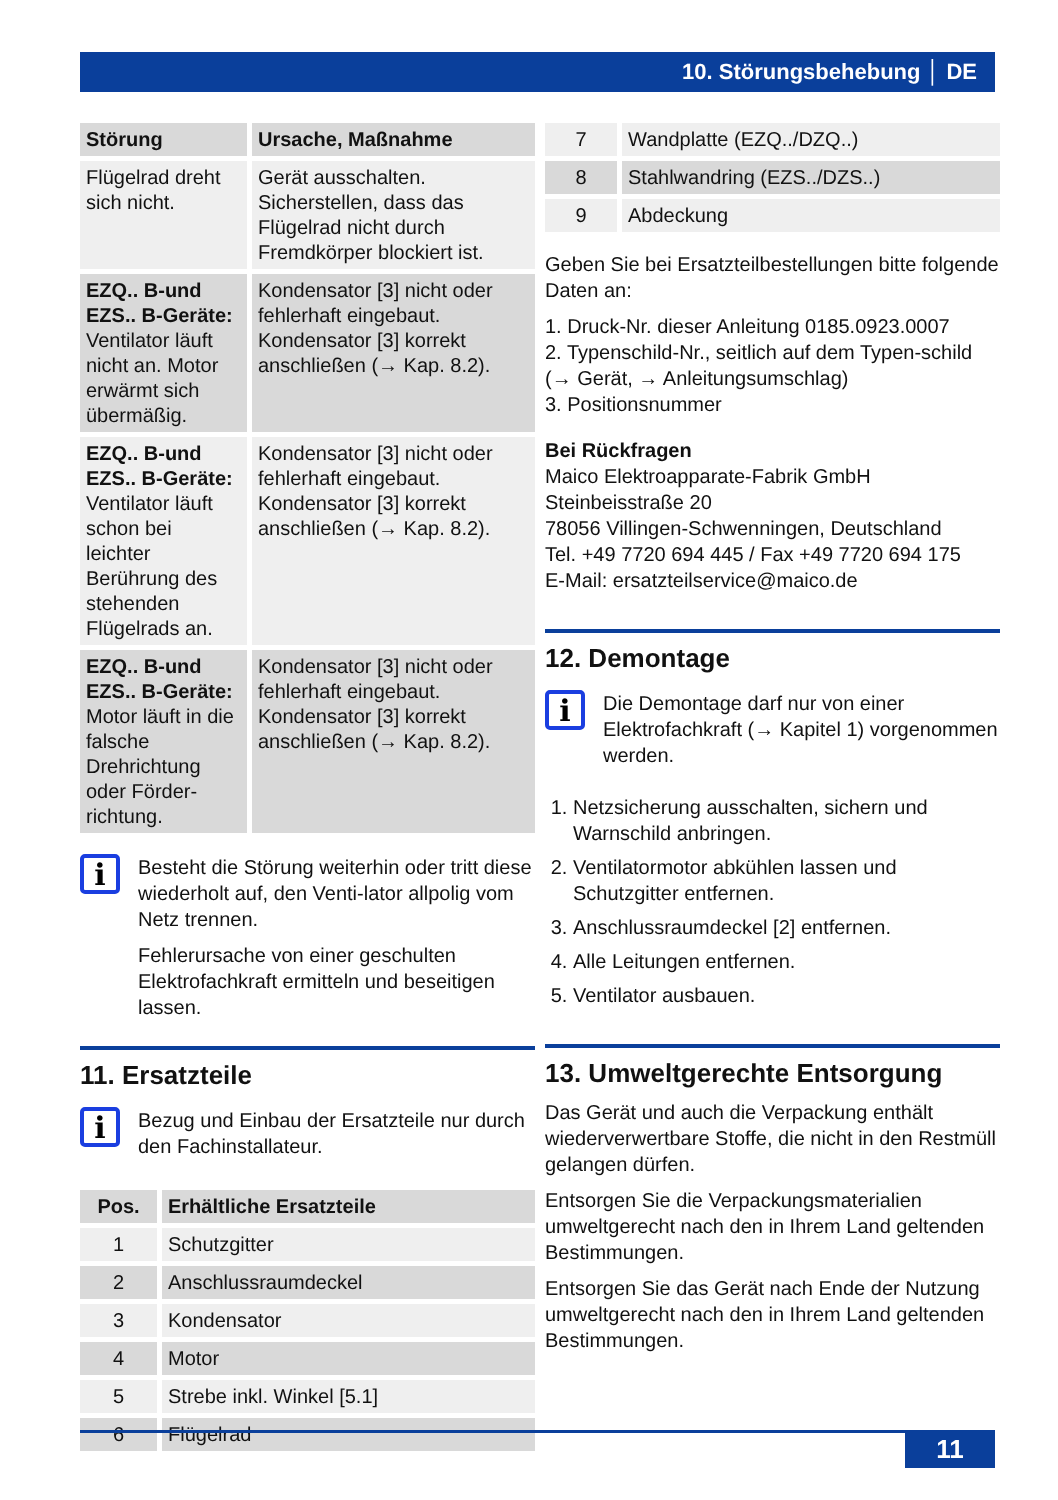10. Störungsbehebung │ DE
| Störung | Ursache, Maßnahme |
| --- | --- |
| Flügelrad dreht sich nicht. | Gerät ausschalten. Sicherstellen, dass das Flügelrad nicht durch Fremdkörper blockiert ist. |
| EZQ.. B-und EZS.. B-Geräte: Ventilator läuft nicht an. Motor erwärmt sich übermäßig. | Kondensator [3] nicht oder fehlerhaft eingebaut. Kondensator [3] korrekt anschließen (→ Kap. 8.2). |
| EZQ.. B-und EZS.. B-Geräte: Ventilator läuft schon bei leichter Berührung des stehenden Flügelrads an. | Kondensator [3] nicht oder fehlerhaft eingebaut. Kondensator [3] korrekt anschließen (→ Kap. 8.2). |
| EZQ.. B-und EZS.. B-Geräte: Motor läuft in die falsche Drehrichtung oder Förder-richtung. | Kondensator [3] nicht oder fehlerhaft eingebaut. Kondensator [3] korrekt anschließen (→ Kap. 8.2). |
i
Besteht die Störung weiterhin oder tritt diese wiederholt auf, den Venti-lator allpolig vom Netz trennen.
Fehlerursache von einer geschulten Elektrofachkraft ermitteln und beseitigen lassen.
11. Ersatzteile
i
Bezug und Einbau der Ersatzteile nur durch den Fachinstallateur.
| Pos. | Erhältliche Ersatzteile |
| --- | --- |
| 1 | Schutzgitter |
| 2 | Anschlussraumdeckel |
| 3 | Kondensator |
| 4 | Motor |
| 5 | Strebe inkl. Winkel [5.1] |
| 6 | Flügelrad |
| 7 | Wandplatte (EZQ../DZQ..) |
| 8 | Stahlwandring (EZS../DZS..) |
| 9 | Abdeckung |
Geben Sie bei Ersatzteilbestellungen bitte folgende Daten an:
1. Druck-Nr. dieser Anleitung 0185.0923.0007
2. Typenschild-Nr., seitlich auf dem Typen-schild (→ Gerät, → Anleitungsumschlag)
3. Positionsnummer
Bei Rückfragen
Maico Elektroapparate-Fabrik GmbH
Steinbeisstraße 20
78056 Villingen-Schwenningen, Deutschland
Tel. +49 7720 694 445 / Fax +49 7720 694 175
E-Mail: ersatzteilservice@maico.de
12. Demontage
i
Die Demontage darf nur von einer Elektrofachkraft (→ Kapitel 1) vorgenommen werden.
1. Netzsicherung ausschalten, sichern und Warnschild anbringen.
2. Ventilatormotor abkühlen lassen und Schutzgitter entfernen.
3. Anschlussraumdeckel [2] entfernen.
4. Alle Leitungen entfernen.
5. Ventilator ausbauen.
13. Umweltgerechte Entsorgung
Das Gerät und auch die Verpackung enthält wiederverwertbare Stoffe, die nicht in den Restmüll gelangen dürfen.
Entsorgen Sie die Verpackungsmaterialien umweltgerecht nach den in Ihrem Land geltenden Bestimmungen.
Entsorgen Sie das Gerät nach Ende der Nutzung umweltgerecht nach den in Ihrem Land geltenden Bestimmungen.
11